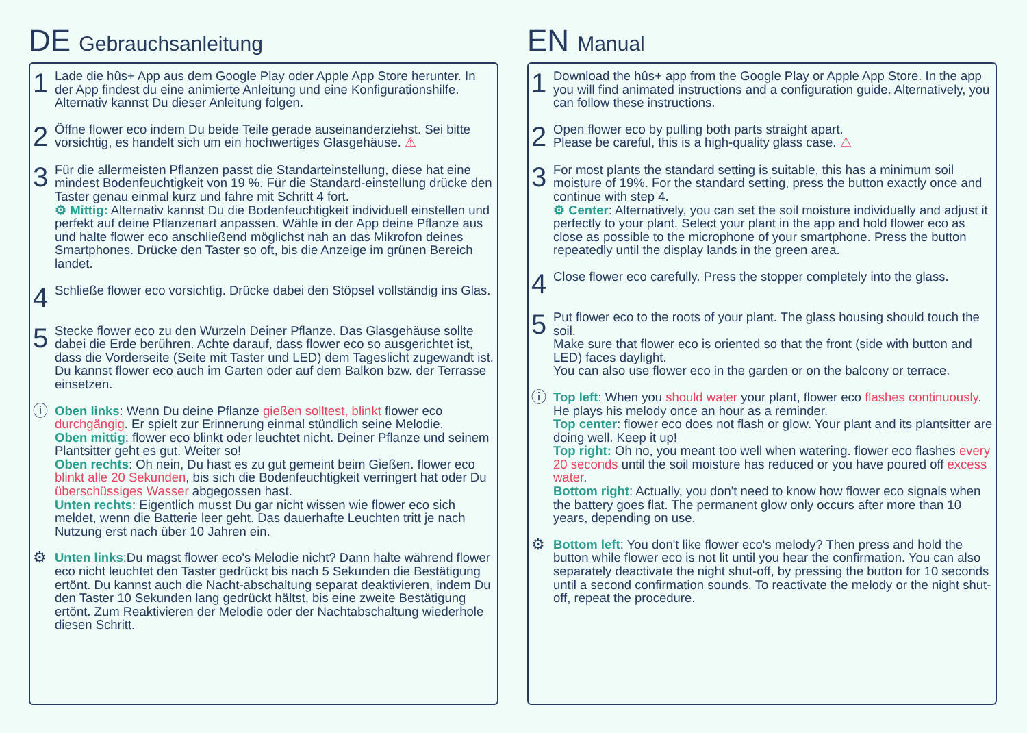DE Gebrauchsanleitung
1
Lade die hûs+ App aus dem Google Play oder Apple App Store herunter. In der App findest du eine animierte Anleitung und eine Konfigurationshilfe. Alternativ kannst Du dieser Anleitung folgen.
2
Öffne flower eco indem Du beide Teile gerade auseinanderziehst. Sei bitte vorsichtig, es handelt sich um ein hochwertiges Glasgehäuse. ⚠
3
Für die allermeisten Pflanzen passt die Standarteinstellung, diese hat eine mindest Bodenfeuchtigkeit von 19 %. Für die Standard-einstellung drücke den Taster genau einmal kurz und fahre mit Schritt 4 fort.
⚙ Mittig: Alternativ kannst Du die Bodenfeuchtigkeit individuell einstellen und perfekt auf deine Pflanzenart anpassen. Wähle in der App deine Pflanze aus und halte flower eco anschließend möglichst nah an das Mikrofon deines Smartphones. Drücke den Taster so oft, bis die Anzeige im grünen Bereich landet.
4
Schließe flower eco vorsichtig. Drücke dabei den Stöpsel vollständig ins Glas.
5
Stecke flower eco zu den Wurzeln Deiner Pflanze. Das Glasgehäuse sollte dabei die Erde berühren. Achte darauf, dass flower eco so ausgerichtet ist, dass die Vorderseite (Seite mit Taster und LED) dem Tageslicht zugewandt ist.
Du kannst flower eco auch im Garten oder auf dem Balkon bzw. der Terrasse einsetzen.
ⓘ
Oben links: Wenn Du deine Pflanze gießen solltest, blinkt flower eco durchgängig. Er spielt zur Erinnerung einmal stündlich seine Melodie.
Oben mittig: flower eco blinkt oder leuchtet nicht. Deiner Pflanze und seinem Plantsitter geht es gut. Weiter so!
Oben rechts: Oh nein, Du hast es zu gut gemeint beim Gießen. flower eco blinkt alle 20 Sekunden, bis sich die Bodenfeuchtigkeit verringert hat oder Du überschüssiges Wasser abgegossen hast.
Unten rechts: Eigentlich musst Du gar nicht wissen wie flower eco sich meldet, wenn die Batterie leer geht. Das dauerhafte Leuchten tritt je nach Nutzung erst nach über 10 Jahren ein.
⚙
Unten links:Du magst flower eco's Melodie nicht? Dann halte während flower eco nicht leuchtet den Taster gedrückt bis nach 5 Sekunden die Bestätigung ertönt. Du kannst auch die Nacht-abschaltung separat deaktivieren, indem Du den Taster 10 Sekunden lang gedrückt hältst, bis eine zweite Bestätigung ertönt. Zum Reaktivieren der Melodie oder der Nachtabschaltung wiederhole diesen Schritt.
EN Manual
1
Download the hûs+ app from the Google Play or Apple App Store. In the app you will find animated instructions and a configuration guide. Alternatively, you can follow these instructions.
2
Open flower eco by pulling both parts straight apart.
Please be careful, this is a high-quality glass case. ⚠
3
For most plants the standard setting is suitable, this has a minimum soil moisture of 19%. For the standard setting, press the button exactly once and continue with step 4.
⚙ Center: Alternatively, you can set the soil moisture individually and adjust it perfectly to your plant. Select your plant in the app and hold flower eco as close as possible to the microphone of your smartphone. Press the button repeatedly until the display lands in the green area.
4
Close flower eco carefully. Press the stopper completely into the glass.
5
Put flower eco to the roots of your plant. The glass housing should touch the soil.
Make sure that flower eco is oriented so that the front (side with button and LED) faces daylight.
You can also use flower eco in the garden or on the balcony or terrace.
ⓘ
Top left: When you should water your plant, flower eco flashes continuously. He plays his melody once an hour as a reminder.
Top center: flower eco does not flash or glow. Your plant and its plantsitter are doing well. Keep it up!
Top right: Oh no, you meant too well when watering. flower eco flashes every 20 seconds until the soil moisture has reduced or you have poured off excess water.
Bottom right: Actually, you don't need to know how flower eco signals when the battery goes flat. The permanent glow only occurs after more than 10 years, depending on use.
⚙
Bottom left: You don't like flower eco's melody? Then press and hold the button while flower eco is not lit until you hear the confirmation. You can also separately deactivate the night shut-off, by pressing the button for 10 seconds until a second confirmation sounds. To reactivate the melody or the night shut-off, repeat the procedure.